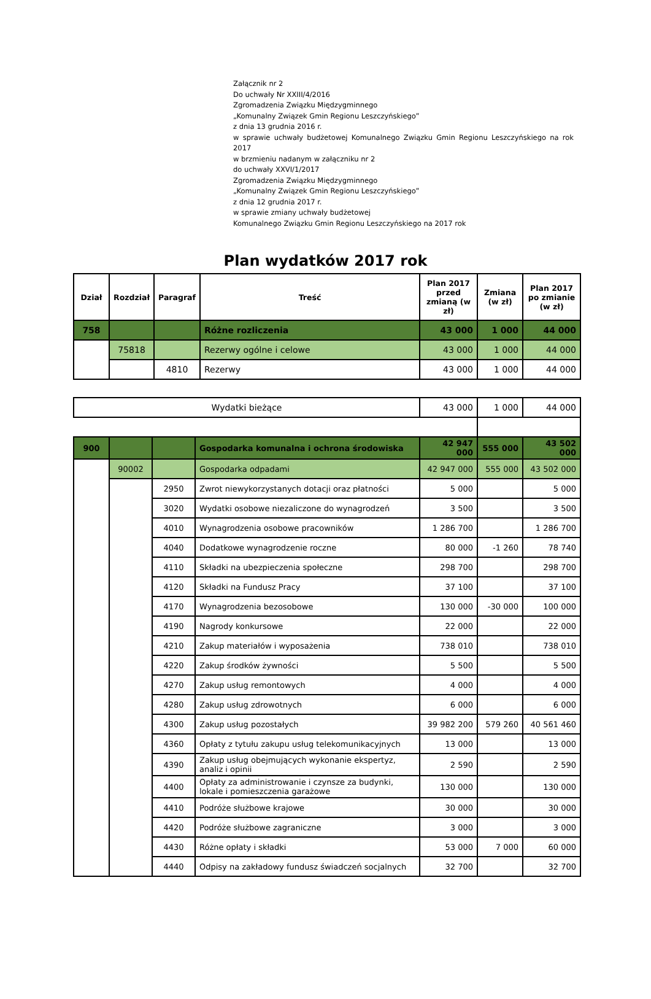Załącznik nr 2
Do uchwały Nr XXIII/4/2016
Zgromadzenia Związku Międzygminnego
„Komunalny Związek Gmin Regionu Leszczyńskiego”
z dnia 13 grudnia 2016 r.
w sprawie uchwały budżetowej Komunalnego Związku Gmin Regionu Leszczyńskiego na rok 2017
w brzmieniu nadanym w załączniku nr 2
do uchwały XXVI/1/2017
Zgromadzenia Związku Międzygminnego
„Komunalny Związek Gmin Regionu Leszczyńskiego”
z dnia 12 grudnia 2017 r.
w sprawie zmiany uchwały budżetowej
Komunalnego Związku Gmin Regionu Leszczyńskiego na 2017 rok
Plan wydatków 2017 rok
| Dział | Rozdział | Paragraf | Treść | Plan 2017 przed zmianą (w zł) | Zmiana (w zł) | Plan 2017 po zmianie (w zł) |
| --- | --- | --- | --- | --- | --- | --- |
| 758 | | | Różne rozliczenia | 43 000 | 1 000 | 44 000 |
| | 75818 | | Rezerwy ogólne i celowe | 43 000 | 1 000 | 44 000 |
| | | 4810 | Rezerwy | 43 000 | 1 000 | 44 000 |
| Wydatki bieżące | | | | 43 000 | 1 000 | 44 000 |
| 900 | | | Gospodarka komunalna i ochrona środowiska | 42 947 000 | 555 000 | 43 502 000 |
| | 90002 | | Gospodarka odpadami | 42 947 000 | 555 000 | 43 502 000 |
| | | 2950 | Zwrot niewykorzystanych dotacji oraz płatności | 5 000 | | 5 000 |
| | | 3020 | Wydatki osobowe niezaliczone do wynagrodzeń | 3 500 | | 3 500 |
| | | 4010 | Wynagrodzenia osobowe pracowników | 1 286 700 | | 1 286 700 |
| | | 4040 | Dodatkowe wynagrodzenie roczne | 80 000 | -1 260 | 78 740 |
| | | 4110 | Składki na ubezpieczenia społeczne | 298 700 | | 298 700 |
| | | 4120 | Składki na Fundusz Pracy | 37 100 | | 37 100 |
| | | 4170 | Wynagrodzenia bezosobowe | 130 000 | -30 000 | 100 000 |
| | | 4190 | Nagrody konkursowe | 22 000 | | 22 000 |
| | | 4210 | Zakup materiałów i wyposażenia | 738 010 | | 738 010 |
| | | 4220 | Zakup środków żywności | 5 500 | | 5 500 |
| | | 4270 | Zakup usług remontowych | 4 000 | | 4 000 |
| | | 4280 | Zakup usług zdrowotnych | 6 000 | | 6 000 |
| | | 4300 | Zakup usług pozostałych | 39 982 200 | 579 260 | 40 561 460 |
| | | 4360 | Opłaty z tytułu zakupu usług telekomunikacyjnych | 13 000 | | 13 000 |
| | | 4390 | Zakup usług obejmujących wykonanie ekspertyz, analiz i opinii | 2 590 | | 2 590 |
| | | 4400 | Opłaty za administrowanie i czynsze za budynki, lokale i pomieszczenia garażowe | 130 000 | | 130 000 |
| | | 4410 | Podróże służbowe krajowe | 30 000 | | 30 000 |
| | | 4420 | Podróże służbowe zagraniczne | 3 000 | | 3 000 |
| | | 4430 | Różne opłaty i składki | 53 000 | 7 000 | 60 000 |
| | | 4440 | Odpisy na zakładowy fundusz świadczeń socjalnych | 32 700 | | 32 700 |